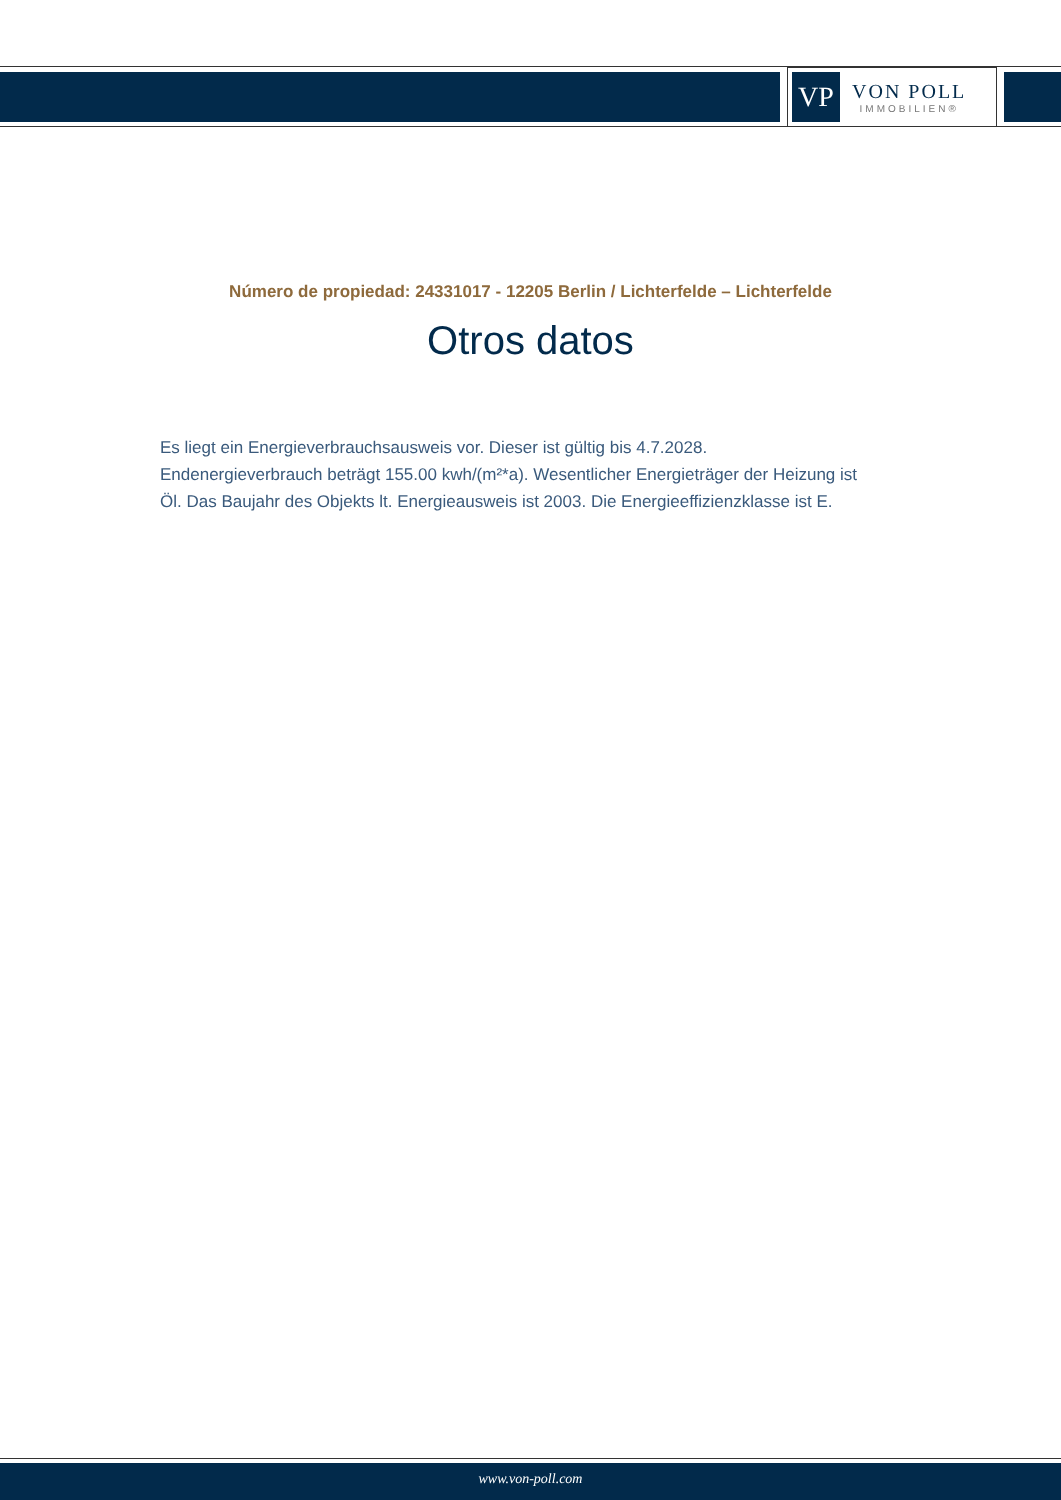VP
VON POLL
IMMOBILIEN®
Número de propiedad: 24331017 - 12205 Berlin / Lichterfelde – Lichterfelde
Otros datos
Es liegt ein Energieverbrauchsausweis vor. Dieser ist gültig bis 4.7.2028. Endenergieverbrauch beträgt 155.00 kwh/(m²*a). Wesentlicher Energieträger der Heizung ist Öl. Das Baujahr des Objekts lt. Energieausweis ist 2003. Die Energieeffizienzklasse ist E.
www.von-poll.com